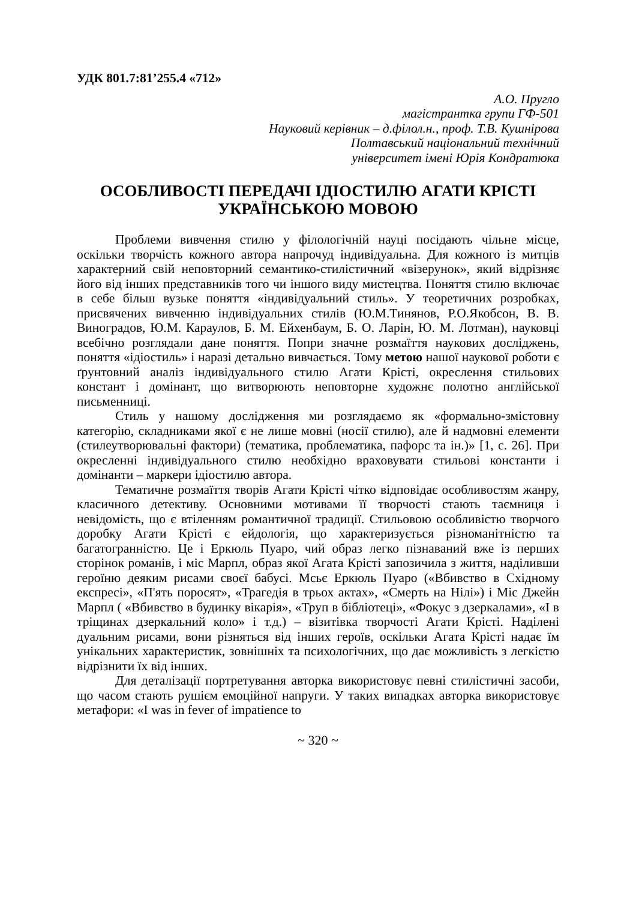УДК 801.7:81’255.4 «712»
А.О. Пругло
магістрантка групи ГФ-501
Науковий керівник – д.філол.н., проф. Т.В. Кушнірова
Полтавський національний технічний
університет імені Юрія Кондратюка
ОСОБЛИВОСТІ ПЕРЕДАЧІ ІДІОСТИЛЮ АГАТИ КРІСТІ УКРАЇНСЬКОЮ МОВОЮ
Проблеми вивчення стилю у філологічній науці посідають чільне місце, оскільки творчість кожного автора напрочуд індивідуальна. Для кожного із митців характерний свій неповторний семантико-стилістичний «візерунок», який відрізняє його від інших представників того чи іншого виду мистецтва. Поняття стилю включає в себе більш вузьке поняття «індивідуальний стиль». У теоретичних розробках, присвячених вивченню індивідуальних стилів (Ю.М.Тинянов, Р.О.Якобсон, В. В. Виноградов, Ю.М. Караулов, Б. М. Ейхенбаум, Б. О. Ларін, Ю. М. Лотман), науковці всебічно розглядали дане поняття. Попри значне розмаїття наукових досліджень, поняття «ідіостиль» і наразі детально вивчається. Тому метою нашої наукової роботи є ґрунтовний аналіз індивідуального стилю Агати Крісті, окреслення стильових констант і домінант, що витворюють неповторне художнє полотно англійської письменниці.
Стиль у нашому дослідження ми розглядаємо як «формально-змістовну категорію, складниками якої є не лише мовні (носії стилю), але й надмовні елементи (стилеутворювальні фактори) (тематика, проблематика, пафорс та ін.)» [1, с. 26]. При окресленні індивідуального стилю необхідно враховувати стильові константи і домінанти – маркери ідіостилю автора.
Тематичне розмаїття творів Агати Крісті чітко відповідає особливостям жанру, класичного детективу. Основними мотивами її творчості стають таємниця і невідомість, що є втіленням романтичної традиції. Стильовою особливістю творчого доробку Агати Крісті є ейдологія, що характеризується різноманітністю та багатогранністю. Це і Еркюль Пуаро, чий образ легко пізнаваний вже із перших сторінок романів, і міс Марпл, образ якої Агата Крісті запозичила з життя, наділивши героїню деяким рисами своєї бабусі. Мсьє Еркюль Пуаро («Вбивство в Східному експресі», «П'ять поросят», «Трагедія в трьох актах», «Смерть на Нілі») і Міс Джейн Марпл ( «Вбивство в будинку вікарія», «Труп в бібліотеці», «Фокус з дзеркалами», «І в тріщинах дзеркальний коло» і т.д.) – візитівка творчості Агати Крісті. Наділені дуальним рисами, вони різняться від інших героїв, оскільки Агата Крісті надає їм унікальних характеристик, зовнішніх та психологічних, що дає можливість з легкістю відрізнити їх від інших.
Для деталізації портретування авторка використовує певні стилістичні засоби, що часом стають рушієм емоційної напруги. У таких випадках авторка використовує метафори: «I was in fever of impatience to
~ 320 ~